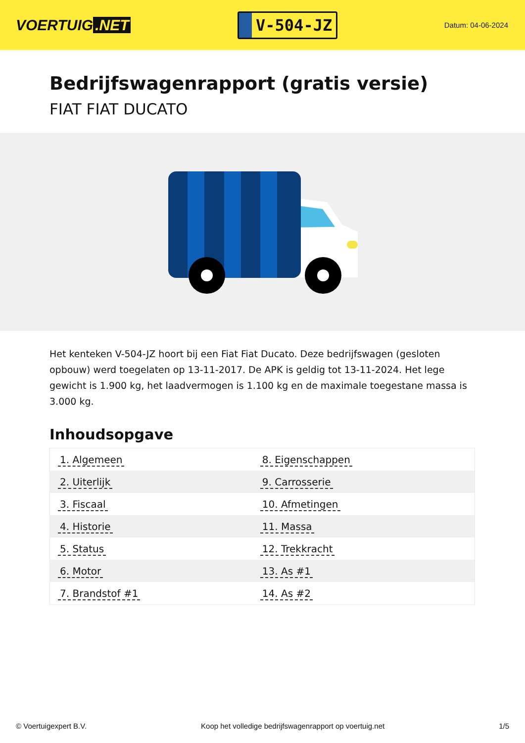VOERTUIG.NET
V-504-JZ
Datum: 04-06-2024
Bedrijfswagenrapport (gratis versie)
FIAT FIAT DUCATO
Het kenteken V-504-JZ hoort bij een Fiat Fiat Ducato. Deze bedrijfswagen (gesloten opbouw) werd toegelaten op 13-11-2017. De APK is geldig tot 13-11-2024. Het lege gewicht is 1.900 kg, het laadvermogen is 1.100 kg en de maximale toegestane massa is 3.000 kg.
Inhoudsopgave
| 1. Algemeen | 8. Eigenschappen |
| 2. Uiterlijk | 9. Carrosserie |
| 3. Fiscaal | 10. Afmetingen |
| 4. Historie | 11. Massa |
| 5. Status | 12. Trekkracht |
| 6. Motor | 13. As #1 |
| 7. Brandstof #1 | 14. As #2 |
© Voertuigexpert B.V. Koop het volledige bedrijfswagenrapport op voertuig.net 1/5